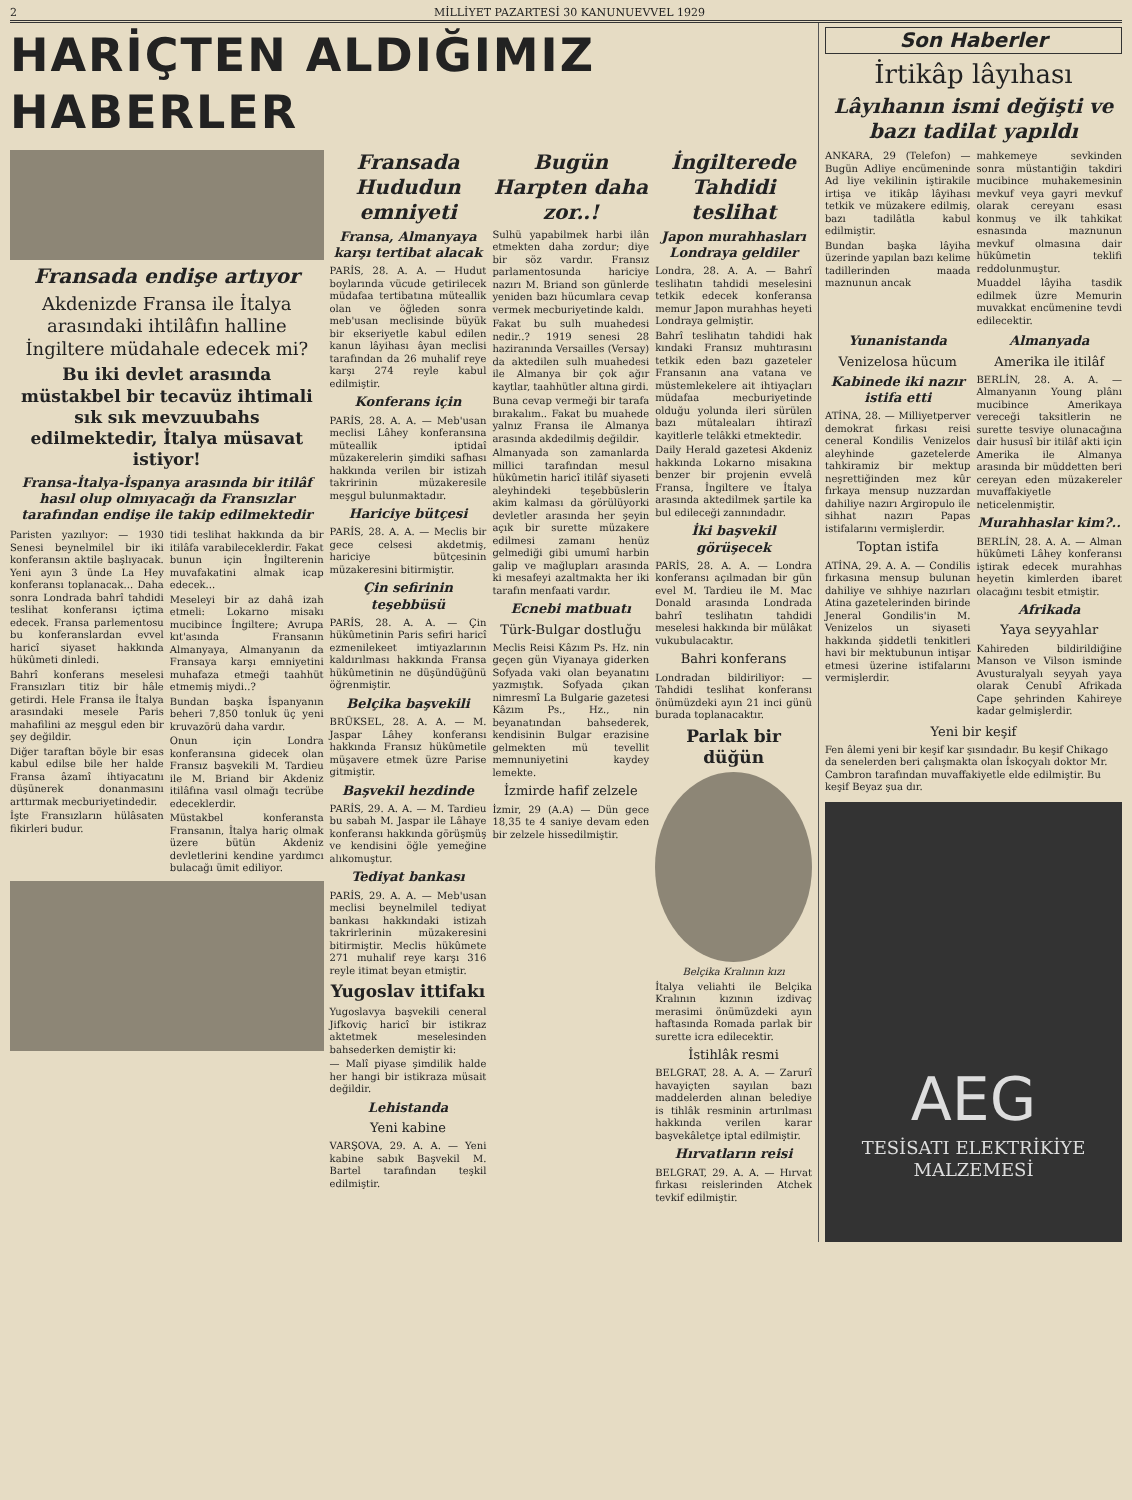2 MİLLİYET PAZARTESİ 30 KANUNUEVVEL 1929
HARİÇTEN ALDIĞIMIZ HABERLER
Fransada endişe artıyor
Akdenizde Fransa ile İtalya arasındaki ihtilâfın halline İngiltere müdahale edecek mi?
Bu iki devlet arasında müstakbel bir tecavüz ihtimali sık sık mevzuubahs edilmektedir, İtalya müsavat istiyor!
Fransa-İtalya-İspanya arasında bir itilâf hasıl olup olmıyacağı da Fransızlar tarafından endişe ile takip edilmektedir
Paristen yazılıyor: — 1930 Senesi beynelmilel bir iki konferansın aktile başlıyacak. Yeni ayın 3 ünde La Hey konferansı toplanacak... Daha sonra Londrada bahrî tahdidi teslihat konferansı içtima edecek. Fransa parlementosu bu konferanslardan evvel haricî siyaset hakkında hükûmeti dinledi.
Bahrî konferans meselesi Fransızları titiz bir hâle getirdi. Hele Fransa ile İtalya arasındaki mesele Paris mahafilini az meşgul eden bir şey değildir.
Diğer taraftan böyle bir esas kabul edilse bile her halde Fransa âzamî ihtiyacatını düşünerek donanmasını arttırmak mecburiyetindedir.
İşte Fransızların hülâsaten fikirleri budur.
tidi teslihat hakkında da bir itilâfa varabileceklerdir. Fakat bunun için İngilterenin muvafakatini almak icap edecek...
Meseleyi bir az dahâ izah etmeli: Lokarno misakı mucibince İngiltere; Avrupa kıt'asında Fransanın Almanyaya, Almanyanın da Fransaya karşı emniyetini muhafaza etmeği taahhüt etmemiş miydi..?
Bundan başka İspanyanın beheri 7,850 tonluk üç yeni kruvazörü daha vardır.
Onun için Londra konferansına gidecek olan Fransız başvekili M. Tardieu ile M. Briand bir Akdeniz itilâfına vasıl olmağı tecrübe edeceklerdir.
Müstakbel konferansta Fransanın, İtalya hariç olmak üzere bütün Akdeniz devletlerini kendine yardımcı bulacağı ümit ediliyor.
Fransada
Hududun emniyeti
Fransa, Almanyaya karşı tertibat alacak
PARİS, 28. A. A. — Hudut boylarında vücude getirilecek müdafaa tertibatına müteallik olan ve öğleden sonra meb'usan meclisinde büyük bir ekseriyetle kabul edilen kanun lâyihası âyan meclisi tarafından da 26 muhalif reye karşı 274 reyle kabul edilmiştir.
Konferans için
PARİS, 28. A. A. — Meb'usan meclisi Lâhey konferansına müteallik iptidaî müzakerelerin şimdiki safhası hakkında verilen bir istizah takririnin müzakeresile meşgul bulunmaktadır.
Hariciye bütçesi
PARİS, 28. A. A. — Meclis bir gece celsesi akdetmiş, hariciye bütçesinin müzakeresini bitirmiştir.
Çin sefirinin teşebbüsü
PARİS, 28. A. A. — Çin hükûmetinin Paris sefiri haricî ezmenilekeet imtiyazlarının kaldırılması hakkında Fransa hükûmetinin ne düşündüğünü öğrenmiştir.
Belçika başvekili
BRÜKSEL, 28. A. A. — M. Jaspar Lâhey konferansı hakkında Fransız hükûmetile müşavere etmek üzre Parise gitmiştir.
Başvekil hezdinde
PARİS, 29. A. A. — M. Tardieu bu sabah M. Jaspar ile Lâhaye konferansı hakkında görüşmüş ve kendisini öğle yemeğine alıkomuştur.
Tediyat bankası
PARİS, 29. A. A. — Meb'usan meclisi beynelmilel tediyat bankası hakkındaki istizah takrirlerinin müzakeresini bitirmiştir. Meclis hükûmete 271 muhalif reye karşı 316 reyle itimat beyan etmiştir.
Yugoslav ittifakı
Yugoslavya başvekili ceneral Jifkoviç haricî bir istikraz aktetmek meselesinden bahsederken demiştir ki:
— Malî piyase şimdilik halde her hangi bir istikraza müsait değildir.
Lehistanda
Yeni kabine
VARŞOVA, 29. A. A. — Yeni kabine sabık Başvekil M. Bartel tarafından teşkil edilmiştir.
Bugün
Harpten daha zor..!
Sulhü yapabilmek harbi ilân etmekten daha zordur; diye bir söz vardır. Fransız parlamentosunda hariciye nazırı M. Briand son günlerde yeniden bazı hücumlara cevap vermek mecburiyetinde kaldı.
Fakat bu sulh muahedesi nedir..? 1919 senesi 28 haziranında Versailles (Versay) da aktedilen sulh muahedesi ile Almanya bir çok ağır kaytlar, taahhütler altına girdi.
Buna cevap vermeği bir tarafa bırakalım.. Fakat bu muahede yalnız Fransa ile Almanya arasında akdedilmiş değildir.
Almanyada son zamanlarda millici tarafından mesul hükûmetin haricî itilâf siyaseti aleyhindeki teşebbüslerin akim kalması da görülüyorki devletler arasında her şeyin açık bir surette müzakere edilmesi zamanı henüz gelmediği gibi umumî harbin galip ve mağlupları arasında ki mesafeyi azaltmakta her iki tarafın menfaati vardır.
Ecnebi matbuatı
Türk-Bulgar dostluğu
Meclis Reisi Kâzım Ps. Hz. nin geçen gün Viyanaya giderken Sofyada vaki olan beyanatını yazmıştık. Sofyada çıkan nimresmî La Bulgarie gazetesi Kâzım Ps., Hz., nin beyanatından bahsederek, kendisinin Bulgar erazisine gelmekten mü tevellit memnuniyetini kaydey lemekte.
İzmirde hafif zelzele
İzmir, 29 (A.A) — Dün gece 18,35 te 4 saniye devam eden bir zelzele hissedilmiştir.
İngilterede
Tahdidi teslihat
Japon murahhasları Londraya geldiler
Londra, 28. A. A. — Bahrî teslihatın tahdidi meselesini tetkik edecek konferansa memur Japon murahhas heyeti Londraya gelmiştir.
Bahrî teslihatın tahdidi hak kındaki Fransız muhtırasını tetkik eden bazı gazeteler Fransanın ana vatana ve müstemlekelere ait ihtiyaçları müdafaa mecburiyetinde olduğu yolunda ileri sürülen bazı mütaleaları ihtirazî kayitlerle telâkki etmektedir.
Daily Herald gazetesi Akdeniz hakkında Lokarno misakına benzer bir projenin evvelâ Fransa, İngiltere ve İtalya arasında aktedilmek şartile ka bul edileceği zannındadır.
İki başvekil görüşecek
PARİS, 28. A. A. — Londra konferansı açılmadan bir gün evel M. Tardieu ile M. Mac Donald arasında Londrada bahrî teslihatın tahdidi meselesi hakkında bir mülâkat vukubulacaktır.
Bahri konferans
Londradan bildiriliyor: — Tahdidi teslihat konferansı önümüzdeki ayın 21 inci günü burada toplanacaktır.
Parlak bir düğün
Belçika Kralının kızı
İtalya veliahti ile Belçika Kralının kızının izdivaç merasimi önümüzdeki ayın haftasında Romada parlak bir surette icra edilecektir.
İstihlâk resmi
BELGRAT, 28. A. A. — Zarurî havayiçten sayılan bazı maddelerden alınan belediye is tihlâk resminin artırılması hakkında verilen karar başvekâletçe iptal edilmiştir.
Hırvatların reisi
BELGRAT, 29. A. A. — Hırvat fırkası reislerinden Atchek tevkif edilmiştir.
Son Haberler
İrtikâp lâyıhası
Lâyıhanın ismi değişti ve bazı tadilat yapıldı
ANKARA, 29 (Telefon) — Bugün Adliye encümeninde Ad liye vekilinin iştirakile irtişa ve itikâp lâyihası tetkik ve müzakere edilmiş, bazı tadilâtla kabul edilmiştir.
Bundan başka lâyiha üzerinde yapılan bazı kelime tadillerinden maada maznunun ancak
mahkemeye sevkinden sonra müstantiğin takdiri mucibince muhakemesinin mevkuf veya gayri mevkuf olarak cereyanı esası konmuş ve ilk tahkikat esnasında maznunun mevkuf olmasına dair hükûmetin teklifi reddolunmuştur.
Muaddel lâyiha tasdik edilmek üzre Memurin muvakkat encümenine tevdi edilecektir.
Yunanistanda
Venizelosa hücum
Kabinede iki nazır istifa etti
ATİNA, 28. — Milliyetperver demokrat fırkası reisi ceneral Kondilis Venizelos aleyhinde gazetelerde tahkiramiz bir mektup neşrettiğinden mez kûr fırkaya mensup nuzzardan dahiliye nazırı Argiropulo ile sihhat nazırı Papas istifalarını vermişlerdir.
Toptan istifa
ATİNA, 29. A. A. — Condilis fırkasına mensup bulunan dahiliye ve sıhhiye nazırları Atina gazetelerinden birinde Jeneral Gondilis'in M. Venizelos un siyaseti hakkında şiddetli tenkitleri havi bir mektubunun intişar etmesi üzerine istifalarını vermişlerdir.
Almanyada
Amerika ile itilâf
BERLİN, 28. A. A. — Almanyanın Young plânı mucibince Amerikaya vereceği taksitlerin ne surette tesviye olunacağına dair hususî bir itilâf akti için Amerika ile Almanya arasında bir müddetten beri cereyan eden müzakereler muvaffakiyetle neticelenmiştir.
Murahhaslar kim?..
BERLİN, 28. A. A. — Alman hükûmeti Lâhey konferansı iştirak edecek murahhas heyetin kimlerden ibaret olacağını tesbit etmiştir.
Afrikada
Yaya seyyahlar
Kahireden bildirildiğine Manson ve Vilson isminde Avusturalyalı seyyah yaya olarak Cenubî Afrikada Cape şehrinden Kahireye kadar gelmişlerdir.
Yeni bir keşif
Fen âlemi yeni bir keşif kar şısındadır. Bu keşif Chikago da senelerden beri çalışmakta olan İskoçyalı doktor Mr. Cambron tarafından muvaffakiyetle elde edilmiştir. Bu keşif Beyaz şua dır.
AEG
TESİSATI ELEKTRİKİYE
MALZEMESİ